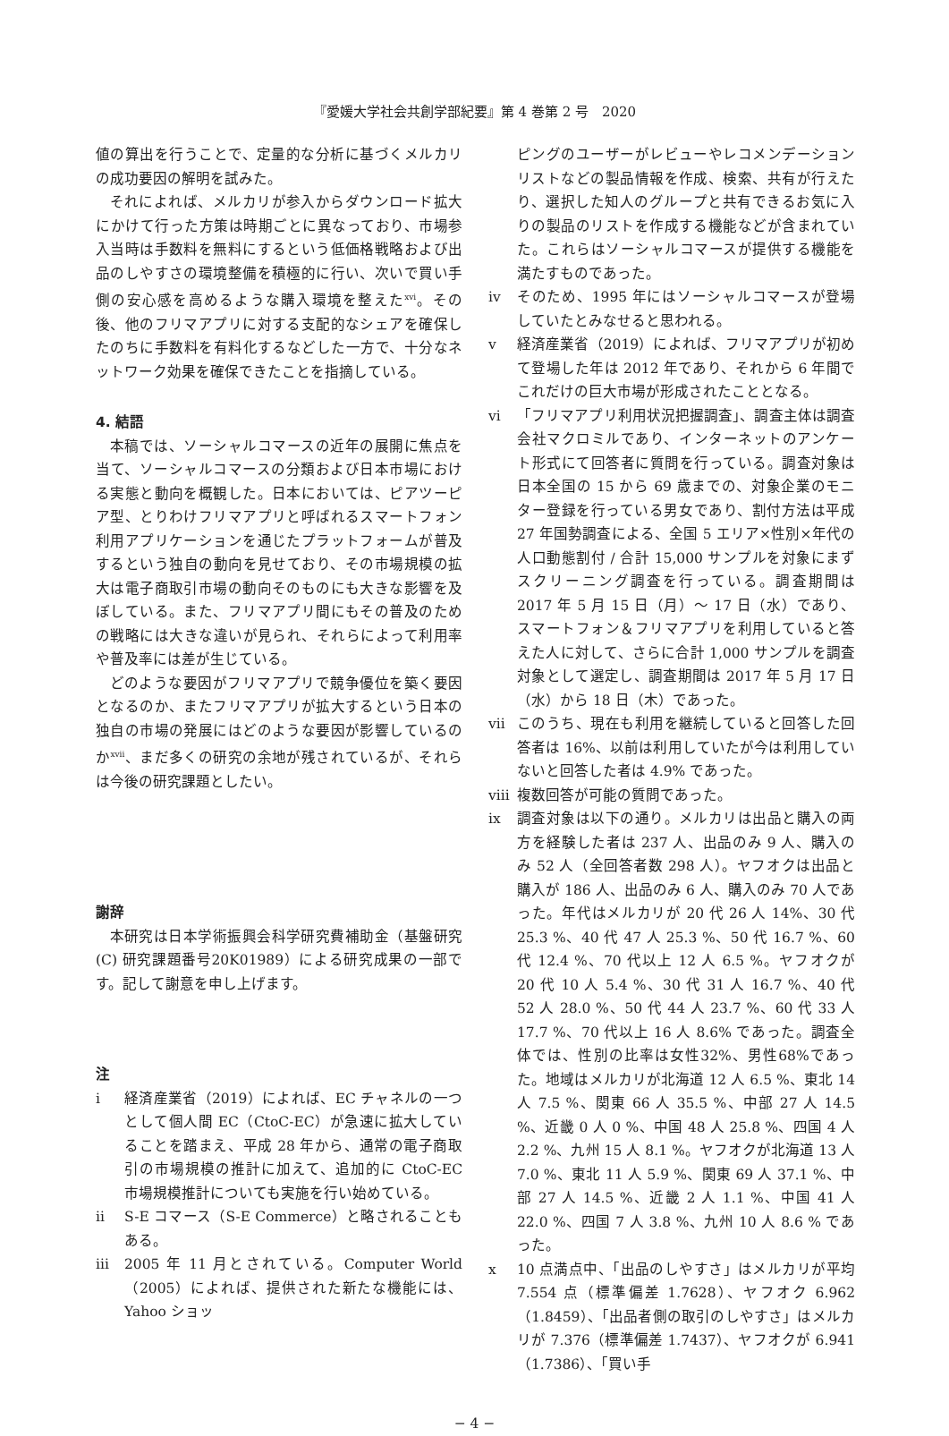『愛媛大学社会共創学部紀要』第 4 巻第 2 号　2020
値の算出を行うことで、定量的な分析に基づくメルカリの成功要因の解明を試みた。
それによれば、メルカリが参入からダウンロード拡大にかけて行った方策は時期ごとに異なっており、市場参入当時は手数料を無料にするという低価格戦略および出品のしやすさの環境整備を積極的に行い、次いで買い手側の安心感を高めるような購入環境を整えた<sup>xvi</sup>。その後、他のフリマアプリに対する支配的なシェアを確保したのちに手数料を有料化するなどした一方で、十分なネットワーク効果を確保できたことを指摘している。
4. 結語
本稿では、ソーシャルコマースの近年の展開に焦点を当て、ソーシャルコマースの分類および日本市場における実態と動向を概観した。日本においては、ピアツーピア型、とりわけフリマアプリと呼ばれるスマートフォン利用アプリケーションを通じたプラットフォームが普及するという独自の動向を見せており、その市場規模の拡大は電子商取引市場の動向そのものにも大きな影響を及ぼしている。また、フリマアプリ間にもその普及のための戦略には大きな違いが見られ、それらによって利用率や普及率には差が生じている。
どのような要因がフリマアプリで競争優位を築く要因となるのか、またフリマアプリが拡大するという日本の独自の市場の発展にはどのような要因が影響しているのか<sup>xvii</sup>、まだ多くの研究の余地が残されているが、それらは今後の研究課題としたい。
謝辞
本研究は日本学術振興会科学研究費補助金（基盤研究(C) 研究課題番号20K01989）による研究成果の一部です。記して謝意を申し上げます。
注
i 経済産業省（2019）によれば、EC チャネルの一つとして個人間 EC（CtoC-EC）が急速に拡大していることを踏まえ、平成 28 年から、通常の電子商取引の市場規模の推計に加えて、追加的に CtoC-EC 市場規模推計についても実施を行い始めている。
ii S-E コマース（S-E Commerce）と略されることもある。
iii 2005 年 11 月とされている。Computer World（2005）によれば、提供された新たな機能には、Yahoo ショッ
ピングのユーザーがレビューやレコメンデーションリストなどの製品情報を作成、検索、共有が行えたり、選択した知人のグループと共有できるお気に入りの製品のリストを作成する機能などが含まれていた。これらはソーシャルコマースが提供する機能を満たすものであった。
iv そのため、1995 年にはソーシャルコマースが登場していたとみなせると思われる。
v 経済産業省（2019）によれば、フリマアプリが初めて登場した年は 2012 年であり、それから 6 年間でこれだけの巨大市場が形成されたこととなる。
vi 「フリマアプリ利用状況把握調査」、調査主体は調査会社マクロミルであり、インターネットのアンケート形式にて回答者に質問を行っている。調査対象は日本全国の 15 から 69 歳までの、対象企業のモニター登録を行っている男女であり、割付方法は平成 27 年国勢調査による、全国 5 エリア×性別×年代の人口動態割付 / 合計 15,000 サンプルを対象にまずスクリーニング調査を行っている。調査期間は 2017 年 5 月 15 日（月）～ 17 日（水）であり、スマートフォン＆フリマアプリを利用していると答えた人に対して、さらに合計 1,000 サンプルを調査対象として選定し、調査期間は 2017 年 5 月 17 日（水）から 18 日（木）であった。
vii このうち、現在も利用を継続していると回答した回答者は 16%、以前は利用していたが今は利用していないと回答した者は 4.9% であった。
viii 複数回答が可能の質問であった。
ix 調査対象は以下の通り。メルカリは出品と購入の両方を経験した者は 237 人、出品のみ 9 人、購入のみ 52 人（全回答者数 298 人）。ヤフオクは出品と購入が 186 人、出品のみ 6 人、購入のみ 70 人であった。年代はメルカリが 20 代 26 人 14%、30 代 25.3 %、40 代 47 人 25.3 %、50 代 16.7 %、60 代 12.4 %、70 代以上 12 人 6.5 %。ヤフオクが 20 代 10 人 5.4 %、30 代 31 人 16.7 %、40 代 52 人 28.0 %、50 代 44 人 23.7 %、60 代 33 人 17.7 %、70 代以上 16 人 8.6% であった。調査全体では、性別の比率は女性32%、男性68%であった。地域はメルカリが北海道 12 人 6.5 %、東北 14 人 7.5 %、関東 66 人 35.5 %、中部 27 人 14.5 %、近畿 0 人 0 %、中国 48 人 25.8 %、四国 4 人 2.2 %、九州 15 人 8.1 %。ヤフオクが北海道 13 人 7.0 %、東北 11 人 5.9 %、関東 69 人 37.1 %、中部 27 人 14.5 %、近畿 2 人 1.1 %、中国 41 人 22.0 %、四国 7 人 3.8 %、九州 10 人 8.6 % であった。
x 10 点満点中、「出品のしやすさ」はメルカリが平均 7.554 点（標準偏差 1.7628）、ヤフオク 6.962（1.8459）、「出品者側の取引のしやすさ」はメルカリが 7.376（標準偏差 1.7437）、ヤフオクが 6.941（1.7386）、「買い手
− 4 −